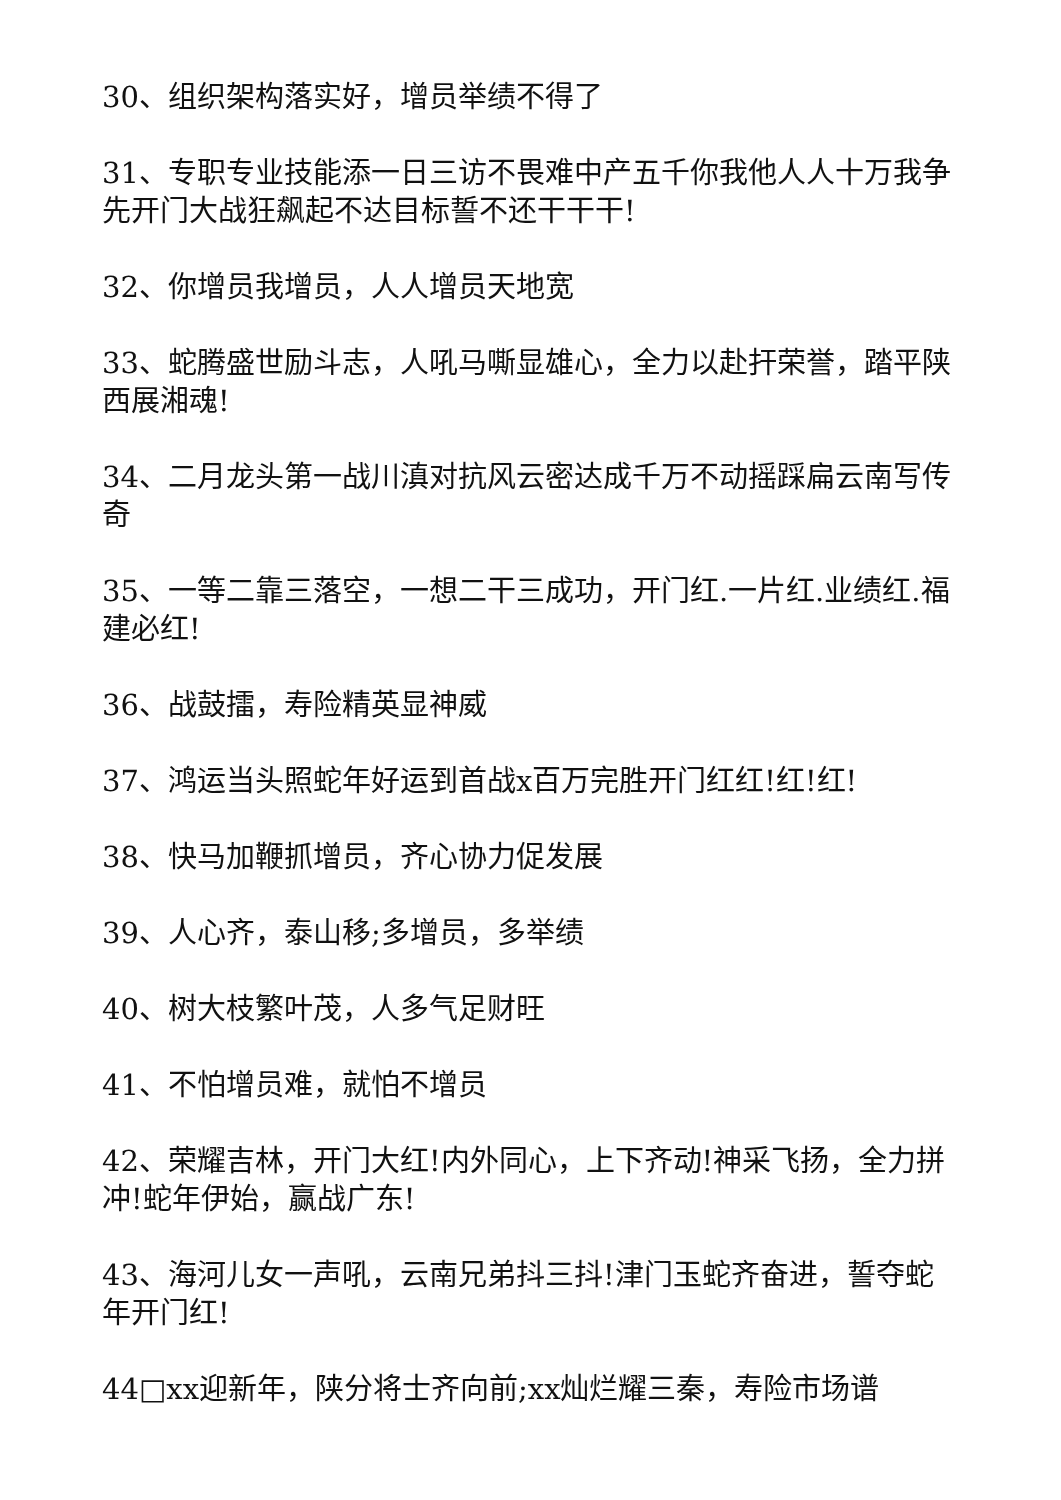30、组织架构落实好，增员举绩不得了
31、专职专业技能添一日三访不畏难中产五千你我他人人十万我争先开门大战狂飙起不达目标誓不还干干干!
32、你增员我增员，人人增员天地宽
33、蛇腾盛世励斗志，人吼马嘶显雄心，全力以赴扞荣誉，踏平陕西展湘魂!
34、二月龙头第一战川滇对抗风云密达成千万不动摇踩扁云南写传奇
35、一等二靠三落空，一想二干三成功，开门红.一片红.业绩红.福建必红!
36、战鼓擂，寿险精英显神威
37、鸿运当头照蛇年好运到首战x百万完胜开门红红!红!红!
38、快马加鞭抓增员，齐心协力促发展
39、人心齐，泰山移;多增员，多举绩
40、树大枝繁叶茂，人多气足财旺
41、不怕增员难，就怕不增员
42、荣耀吉林，开门大红!内外同心，上下齐动!神采飞扬，全力拼冲!蛇年伊始，赢战广东!
43、海河儿女一声吼，云南兄弟抖三抖!津门玉蛇齐奋进，誓夺蛇年开门红!
44□xx迎新年，陕分将士齐向前;xx灿烂耀三秦，寿险市场谱